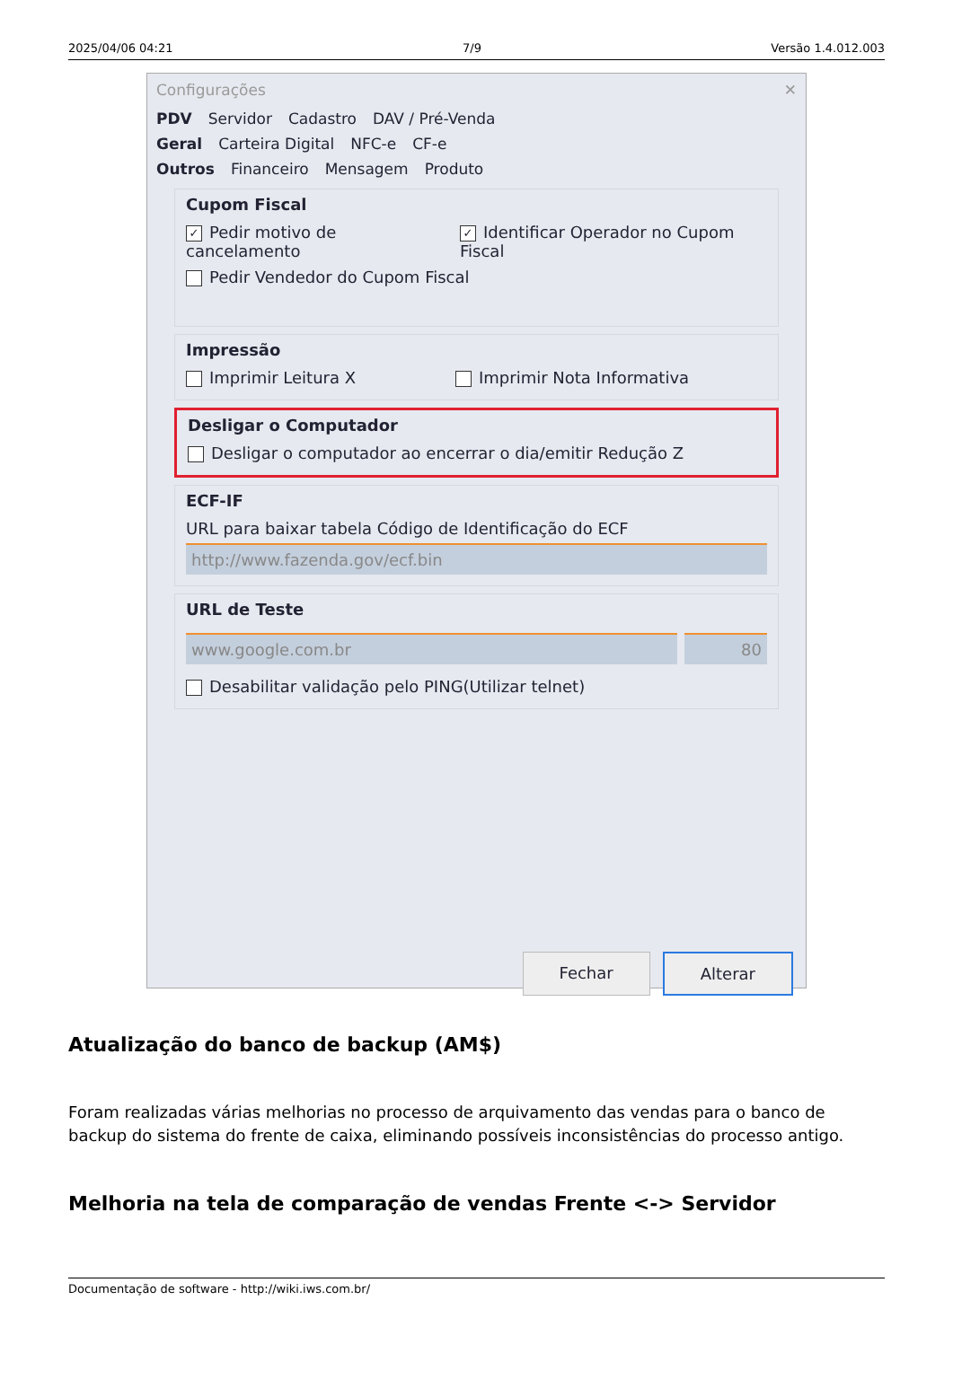2025/04/06 04:21 7/9 Versão 1.4.012.003
Configurações ✕
PDV Servidor Cadastro DAV / Pré-Venda
Geral Carteira Digital NFC-e CF-e
Outros Financeiro Mensagem Produto
Cupom Fiscal
✓ Pedir motivo de cancelamento ✓ Identificar Operador no Cupom Fiscal
Pedir Vendedor do Cupom Fiscal
Impressão
Imprimir Leitura X Imprimir Nota Informativa
Desligar o Computador
Desligar o computador ao encerrar o dia/emitir Redução Z
ECF-IF
URL para baixar tabela Código de Identificação do ECF
http://www.fazenda.gov/ecf.bin
URL de Teste
www.google.com.br 80
Desabilitar validação pelo PING(Utilizar telnet)
Fechar Alterar
Atualização do banco de backup (AM$)
Foram realizadas várias melhorias no processo de arquivamento das vendas para o banco de backup do sistema do frente de caixa, eliminando possíveis inconsistências do processo antigo.
Melhoria na tela de comparação de vendas Frente <-> Servidor
Documentação de software - http://wiki.iws.com.br/